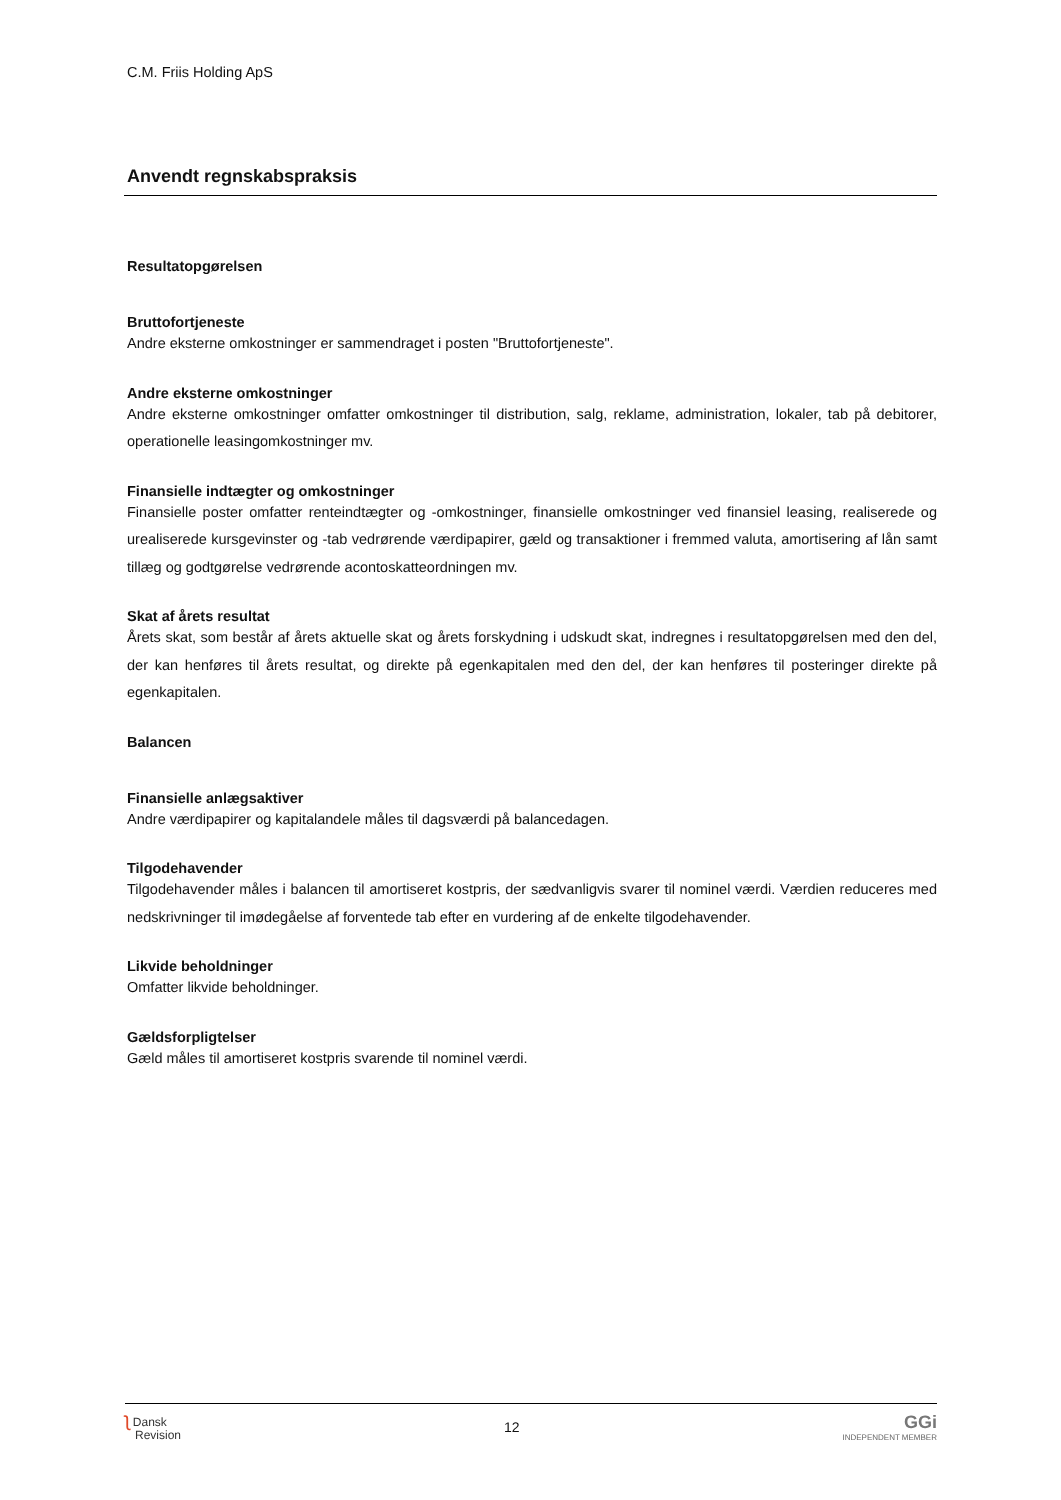C.M. Friis Holding ApS
Anvendt regnskabspraksis
Resultatopgørelsen
Bruttofortjeneste
Andre eksterne omkostninger er sammendraget i posten "Bruttofortjeneste".
Andre eksterne omkostninger
Andre eksterne omkostninger omfatter omkostninger til distribution, salg, reklame, administration, lokaler, tab på debitorer, operationelle leasingomkostninger mv.
Finansielle indtægter og omkostninger
Finansielle poster omfatter renteindtægter og -omkostninger, finansielle omkostninger ved finansiel leasing, realiserede og urealiserede kursgevinster og -tab vedrørende værdipapirer, gæld og transaktioner i fremmed valuta, amortisering af lån samt tillæg og godtgørelse vedrørende acontoskatteordningen mv.
Skat af årets resultat
Årets skat, som består af årets aktuelle skat og årets forskydning i udskudt skat, indregnes i resultatopgørelsen med den del, der kan henføres til årets resultat, og direkte på egenkapitalen med den del, der kan henføres til posteringer direkte på egenkapitalen.
Balancen
Finansielle anlægsaktiver
Andre værdipapirer og kapitalandele måles til dagsværdi på balancedagen.
Tilgodehavender
Tilgodehavender måles i balancen til amortiseret kostpris, der sædvanligvis svarer til nominel værdi. Værdien reduceres med nedskrivninger til imødegåelse af forventede tab efter en vurdering af de enkelte tilgodehavender.
Likvide beholdninger
Omfatter likvide beholdninger.
Gældsforpligtelser
Gæld måles til amortiseret kostpris svarende til nominel værdi.
ʅ Dansk
Revision
12
GGi
INDEPENDENT MEMBER